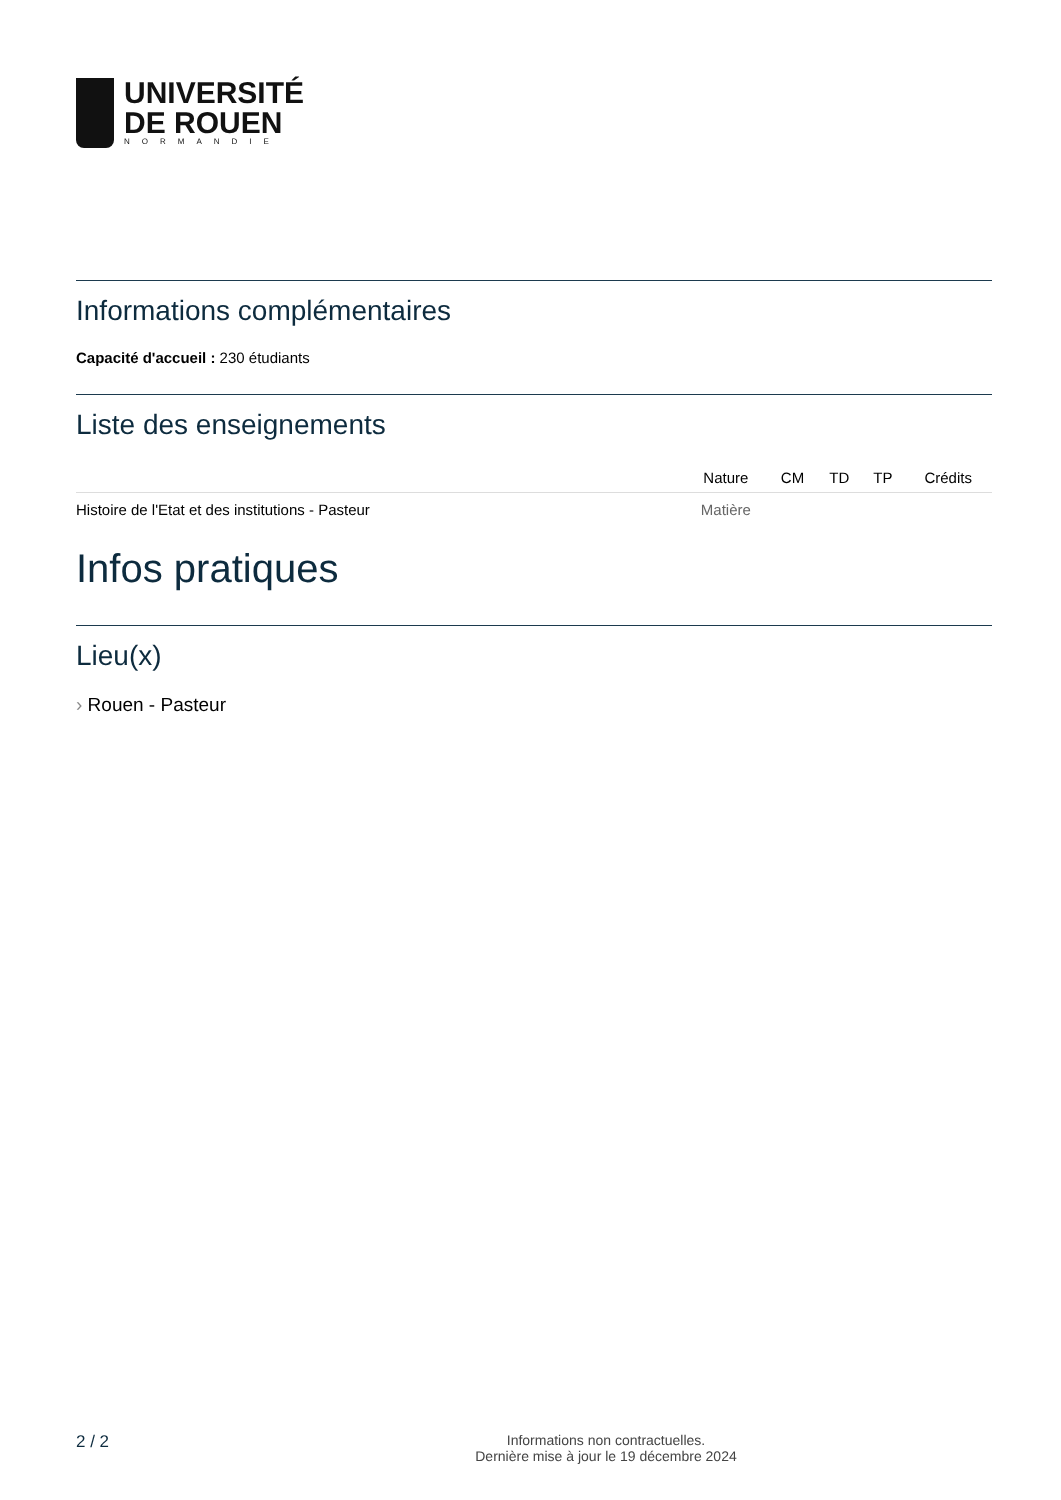UNIVERSITÉ
DE ROUEN
NORMANDIE
Informations complémentaires
Capacité d'accueil : 230 étudiants
Liste des enseignements
| | Nature | CM | TD | TP | Crédits |
| --- | --- | --- | --- | --- | --- |
| Histoire de l'Etat et des institutions - Pasteur | Matière | | | | |
Infos pratiques
Lieu(x)
› Rouen - Pasteur
2 / 2
Informations non contractuelles.
Dernière mise à jour le 19 décembre 2024